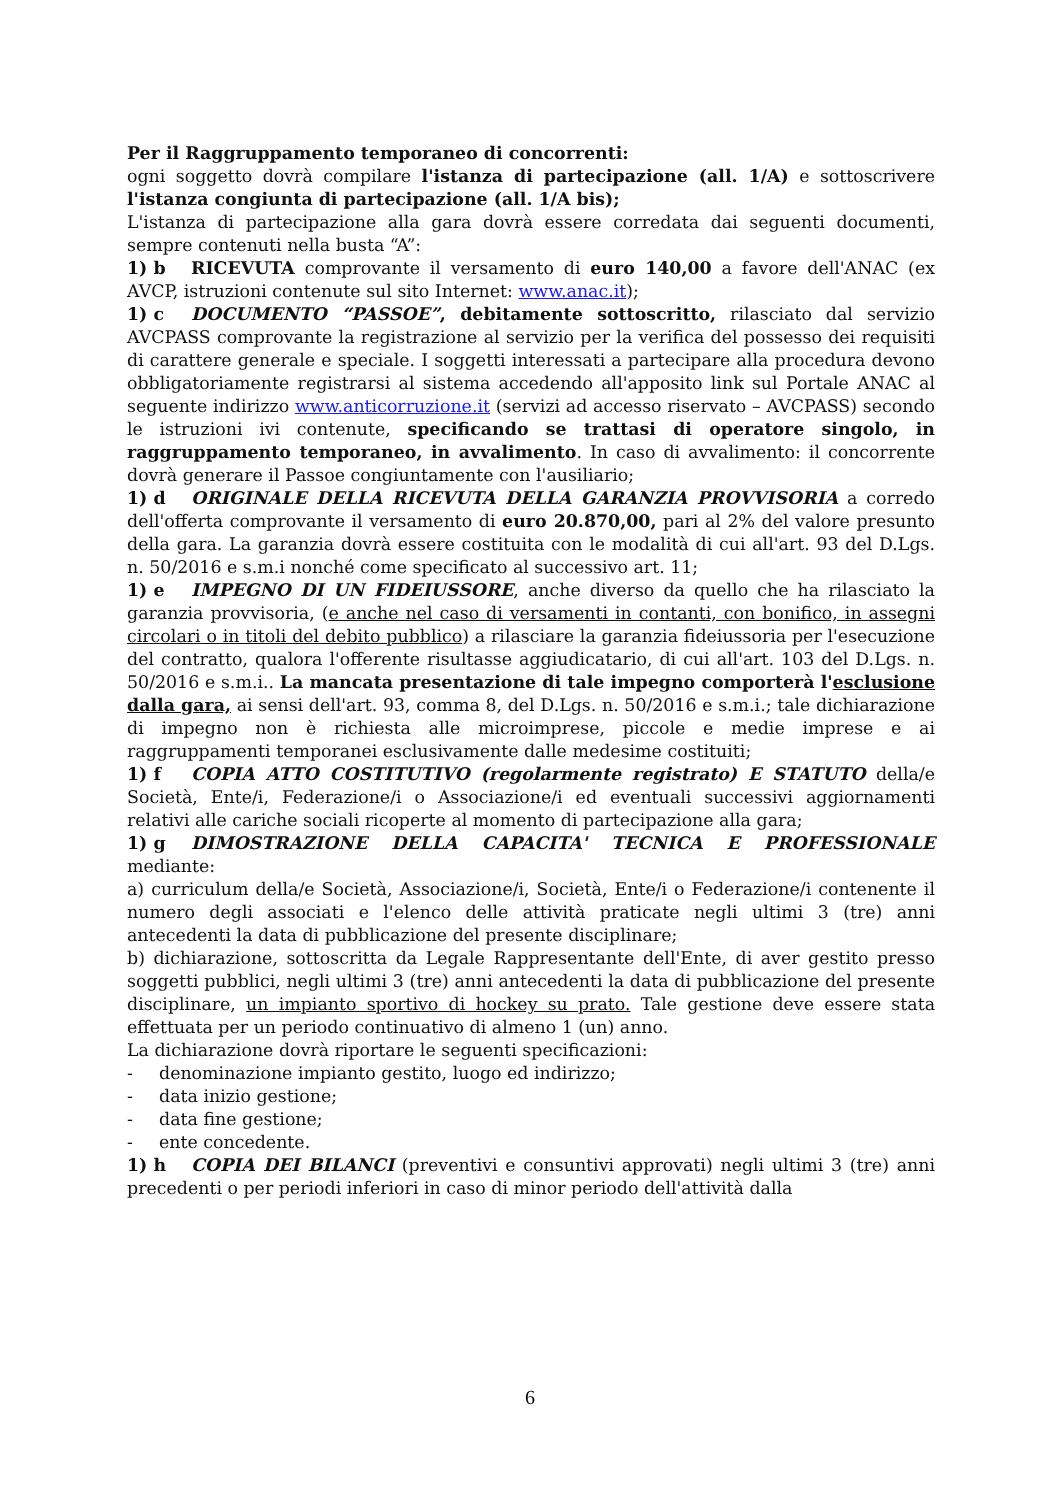Per il Raggruppamento temporaneo di concorrenti:
ogni soggetto dovrà compilare l'istanza di partecipazione (all. 1/A) e sottoscrivere l'istanza congiunta di partecipazione (all. 1/A bis);
L'istanza di partecipazione alla gara dovrà essere corredata dai seguenti documenti, sempre contenuti nella busta “A”:
1) b RICEVUTA comprovante il versamento di euro 140,00 a favore dell'ANAC (ex AVCP, istruzioni contenute sul sito Internet: www.anac.it);
1) c DOCUMENTO “PASSOE”, debitamente sottoscritto, rilasciato dal servizio AVCPASS comprovante la registrazione al servizio per la verifica del possesso dei requisiti di carattere generale e speciale. I soggetti interessati a partecipare alla procedura devono obbligatoriamente registrarsi al sistema accedendo all'apposito link sul Portale ANAC al seguente indirizzo www.anticorruzione.it (servizi ad accesso riservato – AVCPASS) secondo le istruzioni ivi contenute, specificando se trattasi di operatore singolo, in raggruppamento temporaneo, in avvalimento. In caso di avvalimento: il concorrente dovrà generare il Passoe congiuntamente con l'ausiliario;
1) d ORIGINALE DELLA RICEVUTA DELLA GARANZIA PROVVISORIA a corredo dell'offerta comprovante il versamento di euro 20.870,00, pari al 2% del valore presunto della gara. La garanzia dovrà essere costituita con le modalità di cui all'art. 93 del D.Lgs. n. 50/2016 e s.m.i nonché come specificato al successivo art. 11;
1) e IMPEGNO DI UN FIDEIUSSORE, anche diverso da quello che ha rilasciato la garanzia provvisoria, (e anche nel caso di versamenti in contanti, con bonifico, in assegni circolari o in titoli del debito pubblico) a rilasciare la garanzia fideiussoria per l'esecuzione del contratto, qualora l'offerente risultasse aggiudicatario, di cui all'art. 103 del D.Lgs. n. 50/2016 e s.m.i.. La mancata presentazione di tale impegno comporterà l'esclusione dalla gara, ai sensi dell'art. 93, comma 8, del D.Lgs. n. 50/2016 e s.m.i.; tale dichiarazione di impegno non è richiesta alle microimprese, piccole e medie imprese e ai raggruppamenti temporanei esclusivamente dalle medesime costituiti;
1) f COPIA ATTO COSTITUTIVO (regolarmente registrato) E STATUTO della/e Società, Ente/i, Federazione/i o Associazione/i ed eventuali successivi aggiornamenti relativi alle cariche sociali ricoperte al momento di partecipazione alla gara;
1) g DIMOSTRAZIONE DELLA CAPACITA' TECNICA E PROFESSIONALE mediante:
a) curriculum della/e Società, Associazione/i, Società, Ente/i o Federazione/i contenente il numero degli associati e l'elenco delle attività praticate negli ultimi 3 (tre) anni antecedenti la data di pubblicazione del presente disciplinare;
b) dichiarazione, sottoscritta da Legale Rappresentante dell'Ente, di aver gestito presso soggetti pubblici, negli ultimi 3 (tre) anni antecedenti la data di pubblicazione del presente disciplinare, un impianto sportivo di hockey su prato. Tale gestione deve essere stata effettuata per un periodo continuativo di almeno 1 (un) anno.
La dichiarazione dovrà riportare le seguenti specificazioni:
- denominazione impianto gestito, luogo ed indirizzo;
- data inizio gestione;
- data fine gestione;
- ente concedente.
1) h COPIA DEI BILANCI (preventivi e consuntivi approvati) negli ultimi 3 (tre) anni precedenti o per periodi inferiori in caso di minor periodo dell'attività dalla
6